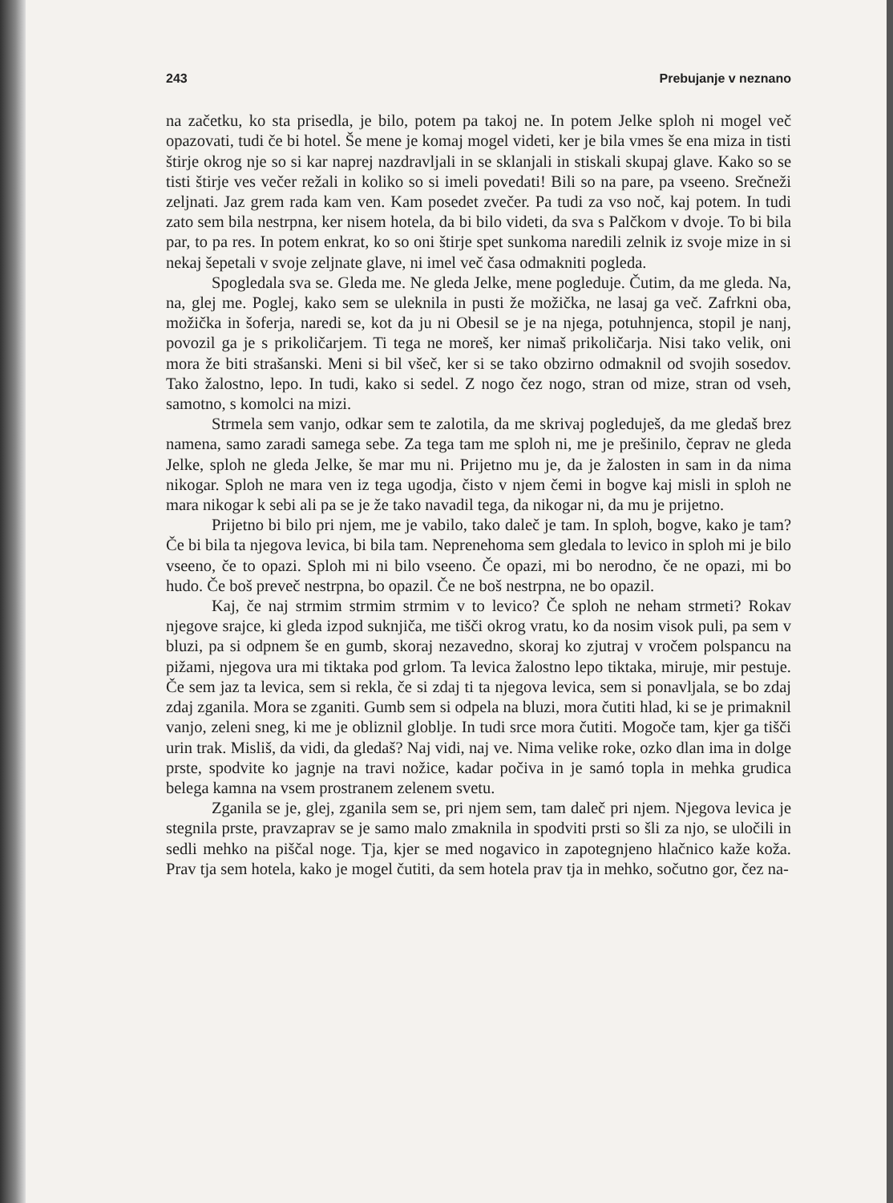243 Prebujanje v neznano
na začetku, ko sta prisedla, je bilo, potem pa takoj ne. In potem Jelke sploh ni mogel več opazovati, tudi če bi hotel. Še mene je komaj mogel videti, ker je bila vmes še ena miza in tisti štirje okrog nje so si kar naprej nazdravljali in se sklanjali in stiskali skupaj glave. Kako so se tisti štirje ves večer režali in koliko so si imeli povedati! Bili so na pare, pa vseeno. Srečneži zeljnati. Jaz grem rada kam ven. Kam posedet zvečer. Pa tudi za vso noč, kaj potem. In tudi zato sem bila nestrpna, ker nisem hotela, da bi bilo videti, da sva s Palčkom v dvoje. To bi bila par, to pa res. In potem enkrat, ko so oni štirje spet sunkoma naredili zelnik iz svoje mize in si nekaj šepetali v svoje zeljnate glave, ni imel več časa odmakniti pogleda.
Spogledala sva se. Gleda me. Ne gleda Jelke, mene pogleduje. Čutim, da me gleda. Na, na, glej me. Poglej, kako sem se uleknila in pusti že možička, ne lasaj ga več. Zafrkni oba, možička in šoferja, naredi se, kot da ju ni Obesil se je na njega, potuhnjenca, stopil je nanj, povozil ga je s prikoličarjem. Ti tega ne moreš, ker nimaš prikoličarja. Nisi tako velik, oni mora že biti strašanski. Meni si bil všeč, ker si se tako obzirno odmaknil od svojih sosedov. Tako žalostno, lepo. In tudi, kako si sedel. Z nogo čez nogo, stran od mize, stran od vseh, samotno, s komolci na mizi.
Strmela sem vanjo, odkar sem te zalotila, da me skrivaj pogleduješ, da me gledaš brez namena, samo zaradi samega sebe. Za tega tam me sploh ni, me je prešinilo, čeprav ne gleda Jelke, sploh ne gleda Jelke, še mar mu ni. Prijetno mu je, da je žalosten in sam in da nima nikogar. Sploh ne mara ven iz tega ugodja, čisto v njem čemi in bogve kaj misli in sploh ne mara nikogar k sebi ali pa se je že tako navadil tega, da nikogar ni, da mu je prijetno.
Prijetno bi bilo pri njem, me je vabilo, tako daleč je tam. In sploh, bogve, kako je tam? Če bi bila ta njegova levica, bi bila tam. Neprenehoma sem gledala to levico in sploh mi je bilo vseeno, če to opazi. Sploh mi ni bilo vseeno. Če opazi, mi bo nerodno, če ne opazi, mi bo hudo. Če boš preveč nestrpna, bo opazil. Če ne boš nestrpna, ne bo opazil.
Kaj, če naj strmim strmim strmim v to levico? Če sploh ne neham strmeti? Rokav njegove srajce, ki gleda izpod suknjiča, me tišči okrog vratu, ko da nosim visok puli, pa sem v bluzi, pa si odpnem še en gumb, skoraj nezavedno, skoraj ko zjutraj v vročem polspancu na pižami, njegova ura mi tiktaka pod grlom. Ta levica žalostno lepo tiktaka, miruje, mir pestuje. Če sem jaz ta levica, sem si rekla, če si zdaj ti ta njegova levica, sem si ponavljala, se bo zdaj zdaj zganila. Mora se zganiti. Gumb sem si odpela na bluzi, mora čutiti hlad, ki se je primaknil vanjo, zeleni sneg, ki me je obliznil globlje. In tudi srce mora čutiti. Mogoče tam, kjer ga tišči urin trak. Misliš, da vidi, da gledaš? Naj vidi, naj ve. Nima velike roke, ozko dlan ima in dolge prste, spodvite ko jagnje na travi nožice, kadar počiva in je samó topla in mehka grudica belega kamna na vsem prostranem zelenem svetu.
Zganila se je, glej, zganila sem se, pri njem sem, tam daleč pri njem. Njegova levica je stegnila prste, pravzaprav se je samo malo zmaknila in spodviti prsti so šli za njo, se uločili in sedli mehko na piščal noge. Tja, kjer se med nogavico in zapotegnjeno hlačnico kaže koža. Prav tja sem hotela, kako je mogel čutiti, da sem hotela prav tja in mehko, sočutno gor, čez na-